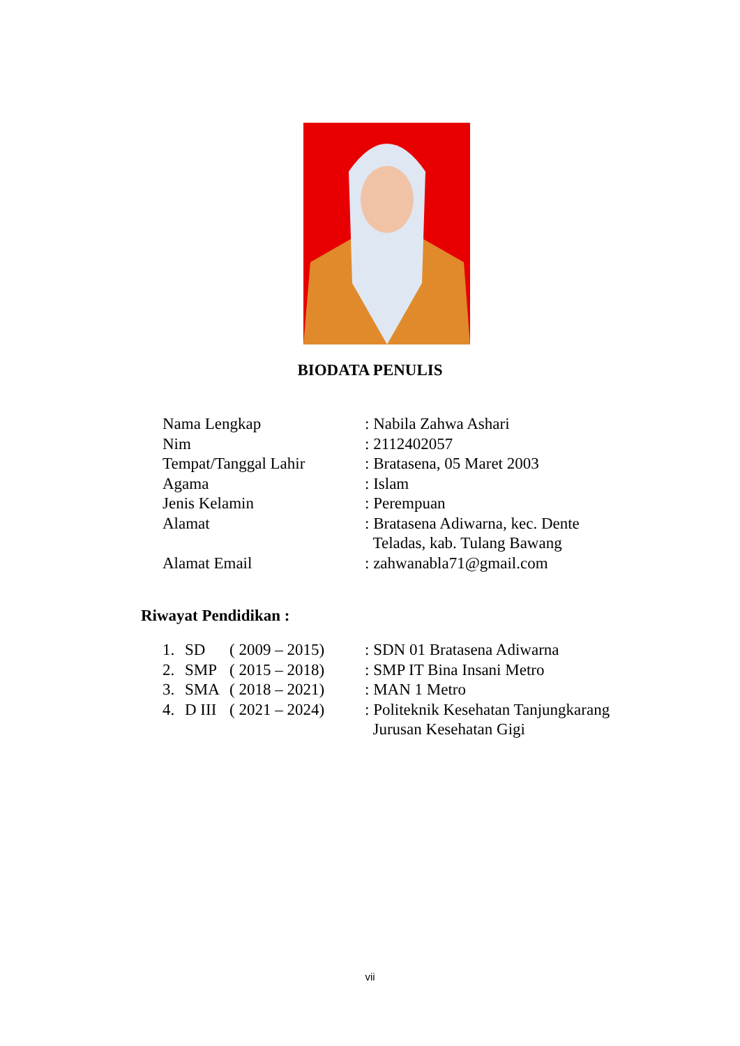BIODATA PENULIS
| Nama Lengkap | : Nabila Zahwa Ashari |
| Nim | : 2112402057 |
| Tempat/Tanggal Lahir | : Bratasena, 05 Maret 2003 |
| Agama | : Islam |
| Jenis Kelamin | : Perempuan |
| Alamat | : Bratasena Adiwarna, kec. Dente Teladas, kab. Tulang Bawang |
| Alamat Email | : zahwanabla71@gmail.com |
Riwayat Pendidikan :
| 1. | SD | ( 2009 – 2015) | : SDN 01 Bratasena Adiwarna |
| 2. | SMP | ( 2015 – 2018) | : SMP IT Bina Insani Metro |
| 3. | SMA | ( 2018 – 2021) | : MAN 1 Metro |
| 4. | D III | ( 2021 – 2024) | : Politeknik Kesehatan Tanjungkarang Jurusan Kesehatan Gigi |
vii